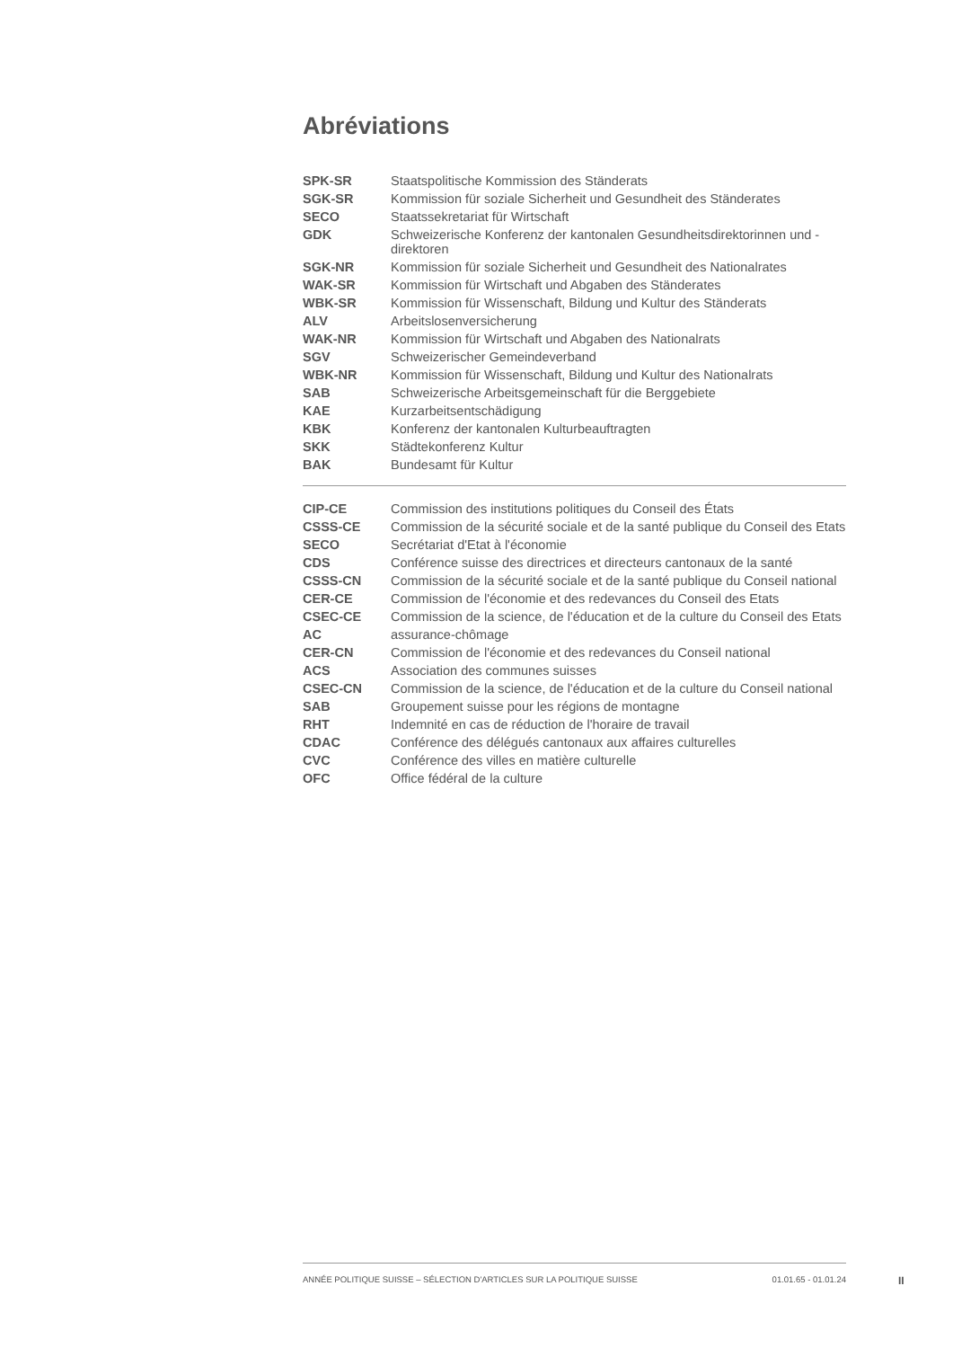Abréviations
| SPK-SR | Staatspolitische Kommission des Ständerats |
| SGK-SR | Kommission für soziale Sicherheit und Gesundheit des Ständerates |
| SECO | Staatssekretariat für Wirtschaft |
| GDK | Schweizerische Konferenz der kantonalen Gesundheitsdirektorinnen und -direktoren |
| SGK-NR | Kommission für soziale Sicherheit und Gesundheit des Nationalrates |
| WAK-SR | Kommission für Wirtschaft und Abgaben des Ständerates |
| WBK-SR | Kommission für Wissenschaft, Bildung und Kultur des Ständerats |
| ALV | Arbeitslosenversicherung |
| WAK-NR | Kommission für Wirtschaft und Abgaben des Nationalrats |
| SGV | Schweizerischer Gemeindeverband |
| WBK-NR | Kommission für Wissenschaft, Bildung und Kultur des Nationalrats |
| SAB | Schweizerische Arbeitsgemeinschaft für die Berggebiete |
| KAE | Kurzarbeitsentschädigung |
| KBK | Konferenz der kantonalen Kulturbeauftragten |
| SKK | Städtekonferenz Kultur |
| BAK | Bundesamt für Kultur |
| CIP-CE | Commission des institutions politiques du Conseil des États |
| CSSS-CE | Commission de la sécurité sociale et de la santé publique du Conseil des Etats |
| SECO | Secrétariat d'Etat à l'économie |
| CDS | Conférence suisse des directrices et directeurs cantonaux de la santé |
| CSSS-CN | Commission de la sécurité sociale et de la santé publique du Conseil national |
| CER-CE | Commission de l'économie et des redevances du Conseil des Etats |
| CSEC-CE | Commission de la science, de l'éducation et de la culture du Conseil des Etats |
| AC | assurance-chômage |
| CER-CN | Commission de l'économie et des redevances du Conseil national |
| ACS | Association des communes suisses |
| CSEC-CN | Commission de la science, de l'éducation et de la culture du Conseil national |
| SAB | Groupement suisse pour les régions de montagne |
| RHT | Indemnité en cas de réduction de l'horaire de travail |
| CDAC | Conférence des délégués cantonaux aux affaires culturelles |
| CVC | Conférence des villes en matière culturelle |
| OFC | Office fédéral de la culture |
ANNÉE POLITIQUE SUISSE – SÉLECTION D'ARTICLES SUR LA POLITIQUE SUISSE 01.01.65 - 01.01.24
II